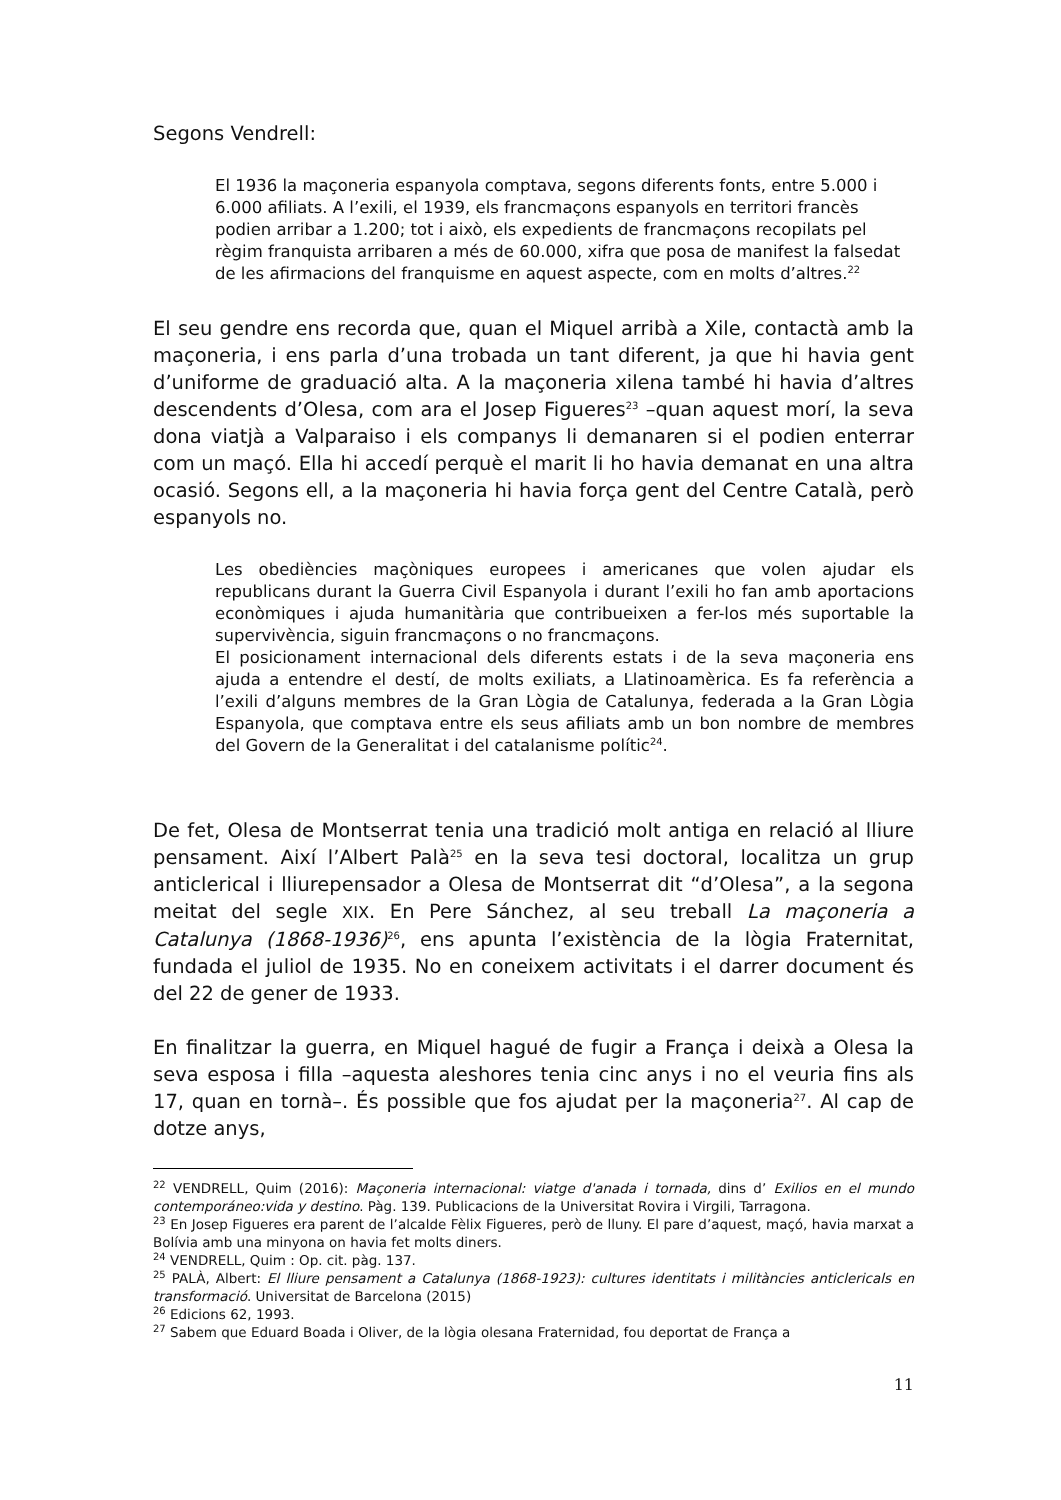Segons Vendrell:
El 1936 la maçoneria espanyola comptava, segons diferents fonts, entre 5.000 i 6.000 afiliats. A l’exili, el 1939, els francmaçons espanyols en territori francès podien arribar a 1.200; tot i això, els expedients de francmaçons recopilats pel règim franquista arribaren a més de 60.000, xifra que posa de manifest la falsedat de les afirmacions del franquisme en aquest aspecte, com en molts d’altres.<sup>22</sup>
El seu gendre ens recorda que, quan el Miquel arribà a Xile, contactà amb la maçoneria, i ens parla d’una trobada un tant diferent, ja que hi havia gent d’uniforme de graduació alta. A la maçoneria xilena també hi havia d’altres descendents d’Olesa, com ara el Josep Figueres<sup>23</sup> –quan aquest morí, la seva dona viatjà a Valparaiso i els companys li demanaren si el podien enterrar com un maçó. Ella hi accedí perquè el marit li ho havia demanat en una altra ocasió. Segons ell, a la maçoneria hi havia força gent del Centre Català, però espanyols no.
Les obediències maçòniques europees i americanes que volen ajudar els republicans durant la Guerra Civil Espanyola i durant l’exili ho fan amb aportacions econòmiques i ajuda humanitària que contribueixen a fer-los més suportable la supervivència, siguin francmaçons o no francmaçons.
El posicionament internacional dels diferents estats i de la seva maçoneria ens ajuda a entendre el destí, de molts exiliats, a Llatinoamèrica. Es fa referència a l’exili d’alguns membres de la Gran Lògia de Catalunya, federada a la Gran Lògia Espanyola, que comptava entre els seus afiliats amb un bon nombre de membres del Govern de la Generalitat i del catalanisme polític<sup>24</sup>.
De fet, Olesa de Montserrat tenia una tradició molt antiga en relació al lliure pensament. Així l’Albert Palà<sup>25</sup> en la seva tesi doctoral, localitza un grup anticlerical i lliurepensador a Olesa de Montserrat dit “d’Olesa”, a la segona meitat del segle XIX. En Pere Sánchez, al seu treball La maçoneria a Catalunya (1868-1936)<sup>26</sup>, ens apunta l’existència de la lògia Fraternitat, fundada el juliol de 1935. No en coneixem activitats i el darrer document és del 22 de gener de 1933.
En finalitzar la guerra, en Miquel hagué de fugir a França i deixà a Olesa la seva esposa i filla –aquesta aleshores tenia cinc anys i no el veuria fins als 17, quan en tornà–. És possible que fos ajudat per la maçoneria<sup>27</sup>. Al cap de dotze anys,
<sup>22</sup> VENDRELL, Quim (2016): Maçoneria internacional: viatge d'anada i tornada, dins d’ Exilios en el mundo contemporáneo:vida y destino. Pàg. 139. Publicacions de la Universitat Rovira i Virgili, Tarragona.
<sup>23</sup> En Josep Figueres era parent de l’alcalde Fèlix Figueres, però de lluny. El pare d’aquest, maçó, havia marxat a Bolívia amb una minyona on havia fet molts diners.
<sup>24</sup> VENDRELL, Quim : Op. cit. pàg. 137.
<sup>25</sup> PALÀ, Albert: El lliure pensament a Catalunya (1868-1923): cultures identitats i militàncies anticlericals en transformació. Universitat de Barcelona (2015)
<sup>26</sup> Edicions 62, 1993.
<sup>27</sup> Sabem que Eduard Boada i Oliver, de la lògia olesana Fraternidad, fou deportat de França a
11